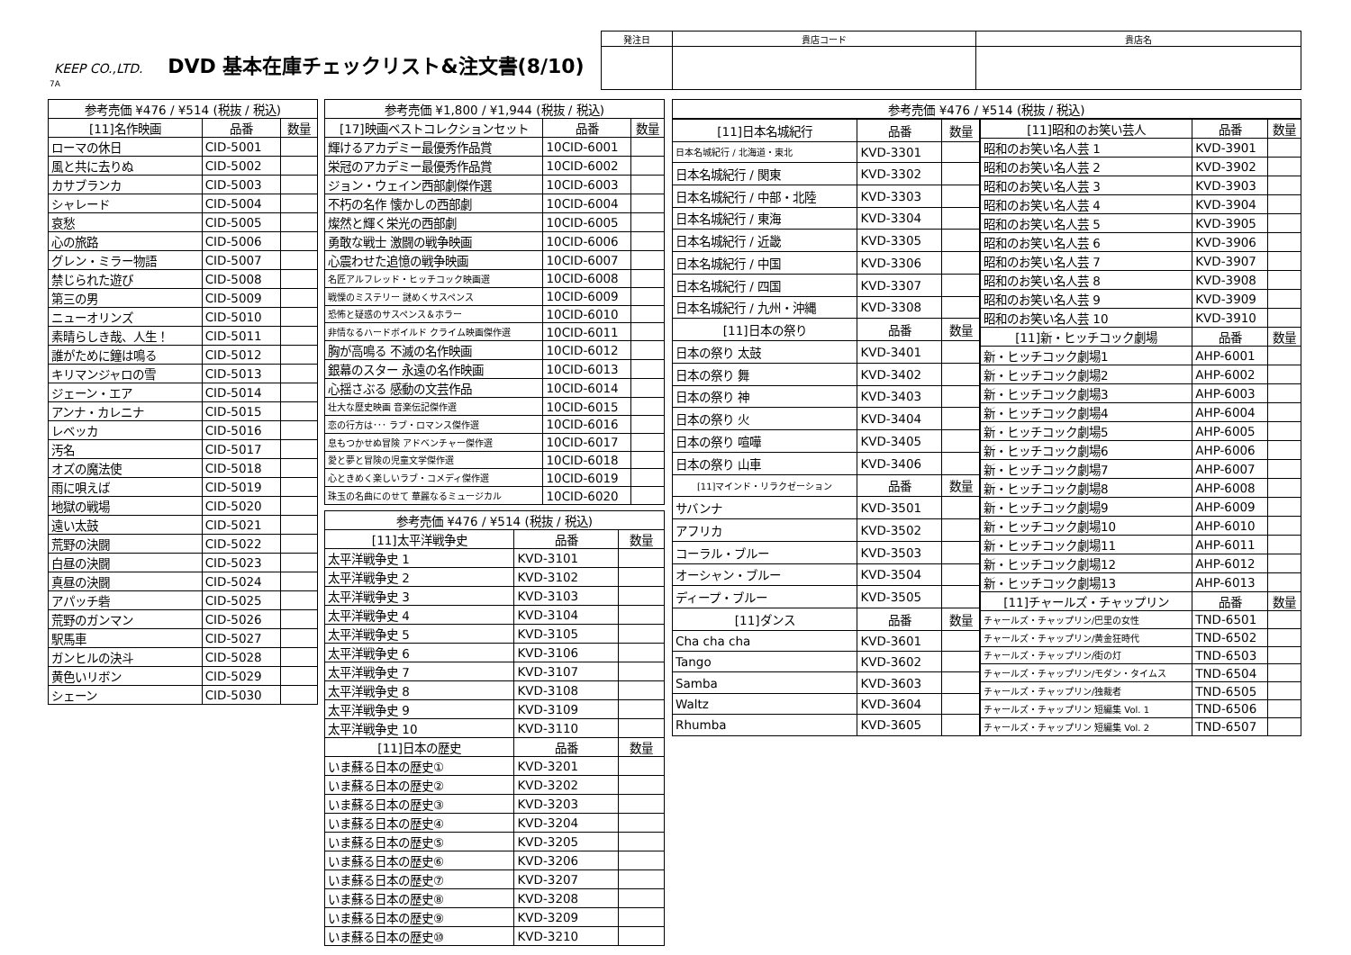KEEP CO.,LTD. DVD 基本在庫チェックリスト&注文書(8/10)
7A
| 発注日 | 貴店コード | 貴店名 |
| --- | --- | --- |
| 参考売価 ¥476 / ¥514 (税抜 / 税込) | | |
| --- | --- | --- |
| [11]名作映画 | 品番 | 数量 |
| ローマの休日 | CID-5001 | |
| 風と共に去りぬ | CID-5002 | |
| カサブランカ | CID-5003 | |
| シャレード | CID-5004 | |
| 哀愁 | CID-5005 | |
| 心の旅路 | CID-5006 | |
| グレン・ミラー物語 | CID-5007 | |
| 禁じられた遊び | CID-5008 | |
| 第三の男 | CID-5009 | |
| ニューオリンズ | CID-5010 | |
| 素晴らしき哉、人生！ | CID-5011 | |
| 誰がために鐘は鳴る | CID-5012 | |
| キリマンジャロの雪 | CID-5013 | |
| ジェーン・エア | CID-5014 | |
| アンナ・カレニナ | CID-5015 | |
| レベッカ | CID-5016 | |
| 汚名 | CID-5017 | |
| オズの魔法使 | CID-5018 | |
| 雨に唄えば | CID-5019 | |
| 地獄の戦場 | CID-5020 | |
| 遠い太鼓 | CID-5021 | |
| 荒野の決闘 | CID-5022 | |
| 白昼の決闘 | CID-5023 | |
| 真昼の決闘 | CID-5024 | |
| アパッチ砦 | CID-5025 | |
| 荒野のガンマン | CID-5026 | |
| 駅馬車 | CID-5027 | |
| ガンヒルの決斗 | CID-5028 | |
| 黄色いリボン | CID-5029 | |
| シェーン | CID-5030 | |
| 参考売価 ¥1,800 / ¥1,944 (税抜 / 税込) | | |
| --- | --- | --- |
| [17]映画ベストコレクションセット | 品番 | 数量 |
| 輝けるアカデミー最優秀作品賞 | 10CID-6001 | |
| 栄冠のアカデミー最優秀作品賞 | 10CID-6002 | |
| ジョン・ウェイン西部劇傑作選 | 10CID-6003 | |
| 不朽の名作 懐かしの西部劇 | 10CID-6004 | |
| 燦然と輝く栄光の西部劇 | 10CID-6005 | |
| 勇敢な戦士 激闘の戦争映画 | 10CID-6006 | |
| 心震わせた追憶の戦争映画 | 10CID-6007 | |
| 名匠アルフレッド・ヒッチコック映画選 | 10CID-6008 | |
| 戦慄のミステリー 謎めくサスペンス | 10CID-6009 | |
| 恐怖と疑惑のサスペンス＆ホラー | 10CID-6010 | |
| 非情なるハードボイルド クライム映画傑作選 | 10CID-6011 | |
| 胸が高鳴る 不滅の名作映画 | 10CID-6012 | |
| 銀幕のスター 永遠の名作映画 | 10CID-6013 | |
| 心揺さぶる 感動の文芸作品 | 10CID-6014 | |
| 壮大な歴史映画 音楽伝記傑作選 | 10CID-6015 | |
| 恋の行方は･･･ ラブ・ロマンス傑作選 | 10CID-6016 | |
| 息もつかせぬ冒険 アドベンチャー傑作選 | 10CID-6017 | |
| 愛と夢と冒険の児童文学傑作選 | 10CID-6018 | |
| 心ときめく楽しいラブ・コメディ傑作選 | 10CID-6019 | |
| 珠玉の名曲にのせて 華麗なるミュージカル | 10CID-6020 | |
| 参考売価 ¥476 / ¥514 (税抜 / 税込) | | |
| --- | --- | --- |
| [11]太平洋戦争史 | 品番 | 数量 |
| 太平洋戦争史 1 | KVD-3101 | |
| 太平洋戦争史 2 | KVD-3102 | |
| 太平洋戦争史 3 | KVD-3103 | |
| 太平洋戦争史 4 | KVD-3104 | |
| 太平洋戦争史 5 | KVD-3105 | |
| 太平洋戦争史 6 | KVD-3106 | |
| 太平洋戦争史 7 | KVD-3107 | |
| 太平洋戦争史 8 | KVD-3108 | |
| 太平洋戦争史 9 | KVD-3109 | |
| 太平洋戦争史 10 | KVD-3110 | |
| [11]日本の歴史 | 品番 | 数量 |
| いま蘇る日本の歴史① | KVD-3201 | |
| いま蘇る日本の歴史② | KVD-3202 | |
| いま蘇る日本の歴史③ | KVD-3203 | |
| いま蘇る日本の歴史④ | KVD-3204 | |
| いま蘇る日本の歴史⑤ | KVD-3205 | |
| いま蘇る日本の歴史⑥ | KVD-3206 | |
| いま蘇る日本の歴史⑦ | KVD-3207 | |
| いま蘇る日本の歴史⑧ | KVD-3208 | |
| いま蘇る日本の歴史⑨ | KVD-3209 | |
| いま蘇る日本の歴史⑩ | KVD-3210 | |
| 参考売価 ¥476 / ¥514 (税抜 / 税込) |
| --- |
| [11]日本名城紀行 | 品番 | 数量 |
| --- | --- | --- |
| 日本名城紀行 / 北海道・東北 | KVD-3301 | |
| 日本名城紀行 / 関東 | KVD-3302 | |
| 日本名城紀行 / 中部・北陸 | KVD-3303 | |
| 日本名城紀行 / 東海 | KVD-3304 | |
| 日本名城紀行 / 近畿 | KVD-3305 | |
| 日本名城紀行 / 中国 | KVD-3306 | |
| 日本名城紀行 / 四国 | KVD-3307 | |
| 日本名城紀行 / 九州・沖縄 | KVD-3308 | |
| [11]日本の祭り | 品番 | 数量 |
| 日本の祭り 太鼓 | KVD-3401 | |
| 日本の祭り 舞 | KVD-3402 | |
| 日本の祭り 神 | KVD-3403 | |
| 日本の祭り 火 | KVD-3404 | |
| 日本の祭り 喧嘩 | KVD-3405 | |
| 日本の祭り 山車 | KVD-3406 | |
| [11]マインド・リラクゼーション | 品番 | 数量 |
| サバンナ | KVD-3501 | |
| アフリカ | KVD-3502 | |
| コーラル・ブルー | KVD-3503 | |
| オーシャン・ブルー | KVD-3504 | |
| ディープ・ブルー | KVD-3505 | |
| [11]ダンス | 品番 | 数量 |
| Cha cha cha | KVD-3601 | |
| Tango | KVD-3602 | |
| Samba | KVD-3603 | |
| Waltz | KVD-3604 | |
| Rhumba | KVD-3605 | |
| [11]昭和のお笑い芸人 | 品番 | 数量 |
| --- | --- | --- |
| 昭和のお笑い名人芸 1 | KVD-3901 | |
| 昭和のお笑い名人芸 2 | KVD-3902 | |
| 昭和のお笑い名人芸 3 | KVD-3903 | |
| 昭和のお笑い名人芸 4 | KVD-3904 | |
| 昭和のお笑い名人芸 5 | KVD-3905 | |
| 昭和のお笑い名人芸 6 | KVD-3906 | |
| 昭和のお笑い名人芸 7 | KVD-3907 | |
| 昭和のお笑い名人芸 8 | KVD-3908 | |
| 昭和のお笑い名人芸 9 | KVD-3909 | |
| 昭和のお笑い名人芸 10 | KVD-3910 | |
| [11]新・ヒッチコック劇場 | 品番 | 数量 |
| 新・ヒッチコック劇場1 | AHP-6001 | |
| 新・ヒッチコック劇場2 | AHP-6002 | |
| 新・ヒッチコック劇場3 | AHP-6003 | |
| 新・ヒッチコック劇場4 | AHP-6004 | |
| 新・ヒッチコック劇場5 | AHP-6005 | |
| 新・ヒッチコック劇場6 | AHP-6006 | |
| 新・ヒッチコック劇場7 | AHP-6007 | |
| 新・ヒッチコック劇場8 | AHP-6008 | |
| 新・ヒッチコック劇場9 | AHP-6009 | |
| 新・ヒッチコック劇場10 | AHP-6010 | |
| 新・ヒッチコック劇場11 | AHP-6011 | |
| 新・ヒッチコック劇場12 | AHP-6012 | |
| 新・ヒッチコック劇場13 | AHP-6013 | |
| [11]チャールズ・チャップリン | 品番 | 数量 |
| チャールズ・チャップリン/巴里の女性 | TND-6501 | |
| チャールズ・チャップリン/黄金狂時代 | TND-6502 | |
| チャールズ・チャップリン/街の灯 | TND-6503 | |
| チャールズ・チャップリン/モダン・タイムス | TND-6504 | |
| チャールズ・チャップリン/独裁者 | TND-6505 | |
| チャールズ・チャップリン 短編集 Vol. 1 | TND-6506 | |
| チャールズ・チャップリン 短編集 Vol. 2 | TND-6507 | |